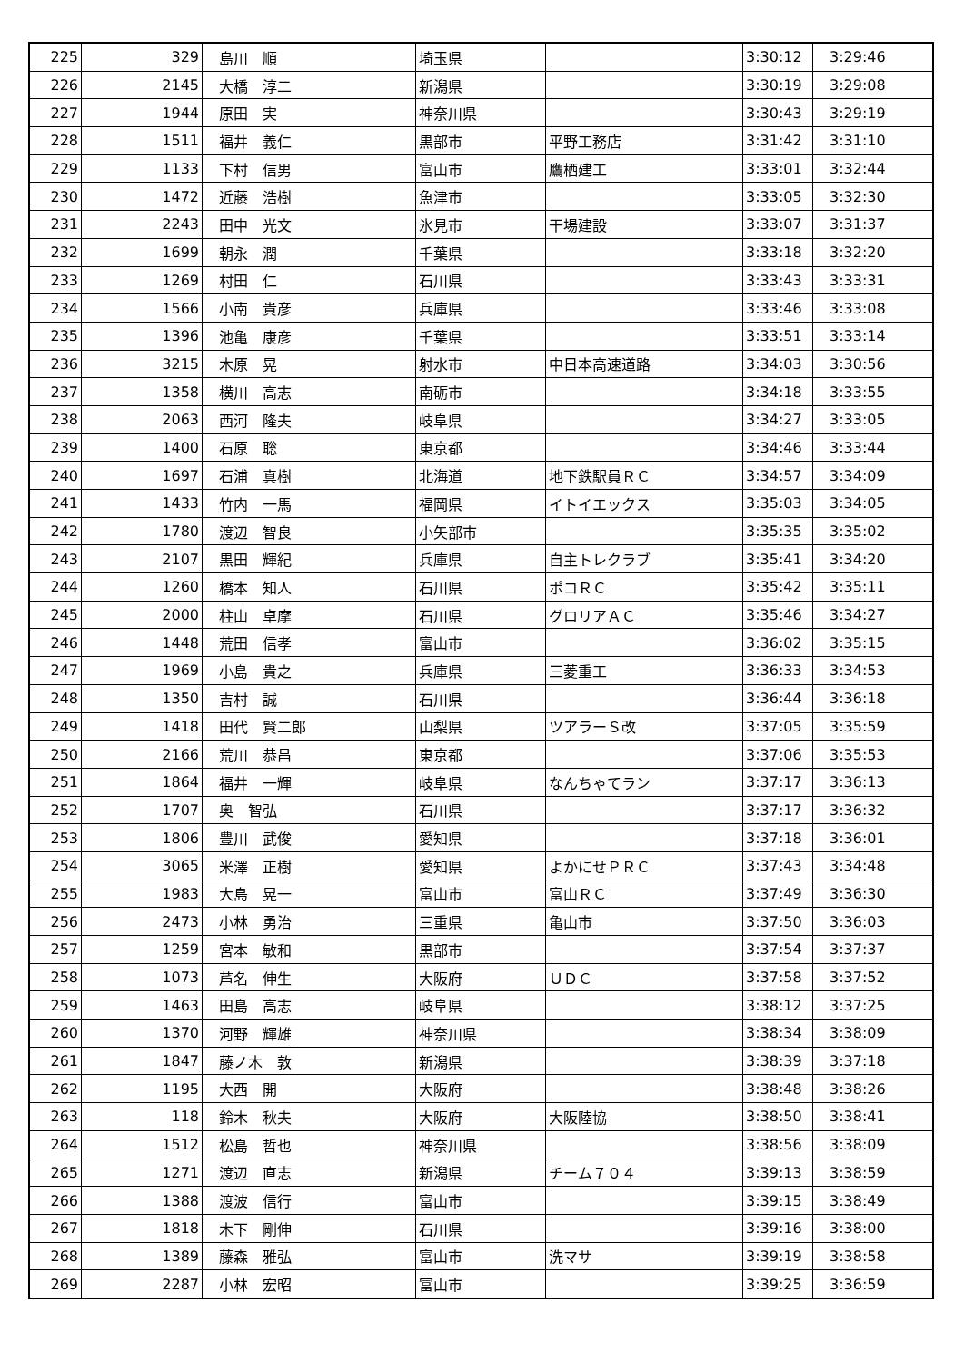| 225 | 329 | 島川 順 | 埼玉県 | | 3:30:12 | 3:29:46 |
| 226 | 2145 | 大橋 淳二 | 新潟県 | | 3:30:19 | 3:29:08 |
| 227 | 1944 | 原田 実 | 神奈川県 | | 3:30:43 | 3:29:19 |
| 228 | 1511 | 福井 義仁 | 黒部市 | 平野工務店 | 3:31:42 | 3:31:10 |
| 229 | 1133 | 下村 信男 | 富山市 | 鷹栖建工 | 3:33:01 | 3:32:44 |
| 230 | 1472 | 近藤 浩樹 | 魚津市 | | 3:33:05 | 3:32:30 |
| 231 | 2243 | 田中 光文 | 氷見市 | 干場建設 | 3:33:07 | 3:31:37 |
| 232 | 1699 | 朝永 潤 | 千葉県 | | 3:33:18 | 3:32:20 |
| 233 | 1269 | 村田 仁 | 石川県 | | 3:33:43 | 3:33:31 |
| 234 | 1566 | 小南 貴彦 | 兵庫県 | | 3:33:46 | 3:33:08 |
| 235 | 1396 | 池亀 康彦 | 千葉県 | | 3:33:51 | 3:33:14 |
| 236 | 3215 | 木原 晃 | 射水市 | 中日本高速道路 | 3:34:03 | 3:30:56 |
| 237 | 1358 | 横川 高志 | 南砺市 | | 3:34:18 | 3:33:55 |
| 238 | 2063 | 西河 隆夫 | 岐阜県 | | 3:34:27 | 3:33:05 |
| 239 | 1400 | 石原 聡 | 東京都 | | 3:34:46 | 3:33:44 |
| 240 | 1697 | 石浦 真樹 | 北海道 | 地下鉄駅員ＲＣ | 3:34:57 | 3:34:09 |
| 241 | 1433 | 竹内 一馬 | 福岡県 | イトイエックス | 3:35:03 | 3:34:05 |
| 242 | 1780 | 渡辺 智良 | 小矢部市 | | 3:35:35 | 3:35:02 |
| 243 | 2107 | 黒田 輝紀 | 兵庫県 | 自主トレクラブ | 3:35:41 | 3:34:20 |
| 244 | 1260 | 橋本 知人 | 石川県 | ポコＲＣ | 3:35:42 | 3:35:11 |
| 245 | 2000 | 柱山 卓摩 | 石川県 | グロリアＡＣ | 3:35:46 | 3:34:27 |
| 246 | 1448 | 荒田 信孝 | 富山市 | | 3:36:02 | 3:35:15 |
| 247 | 1969 | 小島 貴之 | 兵庫県 | 三菱重工 | 3:36:33 | 3:34:53 |
| 248 | 1350 | 吉村 誠 | 石川県 | | 3:36:44 | 3:36:18 |
| 249 | 1418 | 田代 賢二郎 | 山梨県 | ツアラーＳ改 | 3:37:05 | 3:35:59 |
| 250 | 2166 | 荒川 恭昌 | 東京都 | | 3:37:06 | 3:35:53 |
| 251 | 1864 | 福井 一輝 | 岐阜県 | なんちゃてラン | 3:37:17 | 3:36:13 |
| 252 | 1707 | 奥 智弘 | 石川県 | | 3:37:17 | 3:36:32 |
| 253 | 1806 | 豊川 武俊 | 愛知県 | | 3:37:18 | 3:36:01 |
| 254 | 3065 | 米澤 正樹 | 愛知県 | よかにせＰＲＣ | 3:37:43 | 3:34:48 |
| 255 | 1983 | 大島 晃一 | 富山市 | 富山ＲＣ | 3:37:49 | 3:36:30 |
| 256 | 2473 | 小林 勇治 | 三重県 | 亀山市 | 3:37:50 | 3:36:03 |
| 257 | 1259 | 宮本 敏和 | 黒部市 | | 3:37:54 | 3:37:37 |
| 258 | 1073 | 芦名 伸生 | 大阪府 | ＵＤＣ | 3:37:58 | 3:37:52 |
| 259 | 1463 | 田島 高志 | 岐阜県 | | 3:38:12 | 3:37:25 |
| 260 | 1370 | 河野 輝雄 | 神奈川県 | | 3:38:34 | 3:38:09 |
| 261 | 1847 | 藤ノ木 敦 | 新潟県 | | 3:38:39 | 3:37:18 |
| 262 | 1195 | 大西 開 | 大阪府 | | 3:38:48 | 3:38:26 |
| 263 | 118 | 鈴木 秋夫 | 大阪府 | 大阪陸協 | 3:38:50 | 3:38:41 |
| 264 | 1512 | 松島 哲也 | 神奈川県 | | 3:38:56 | 3:38:09 |
| 265 | 1271 | 渡辺 直志 | 新潟県 | チーム７０４ | 3:39:13 | 3:38:59 |
| 266 | 1388 | 渡波 信行 | 富山市 | | 3:39:15 | 3:38:49 |
| 267 | 1818 | 木下 剛伸 | 石川県 | | 3:39:16 | 3:38:00 |
| 268 | 1389 | 藤森 雅弘 | 富山市 | 洗マサ | 3:39:19 | 3:38:58 |
| 269 | 2287 | 小林 宏昭 | 富山市 | | 3:39:25 | 3:36:59 |